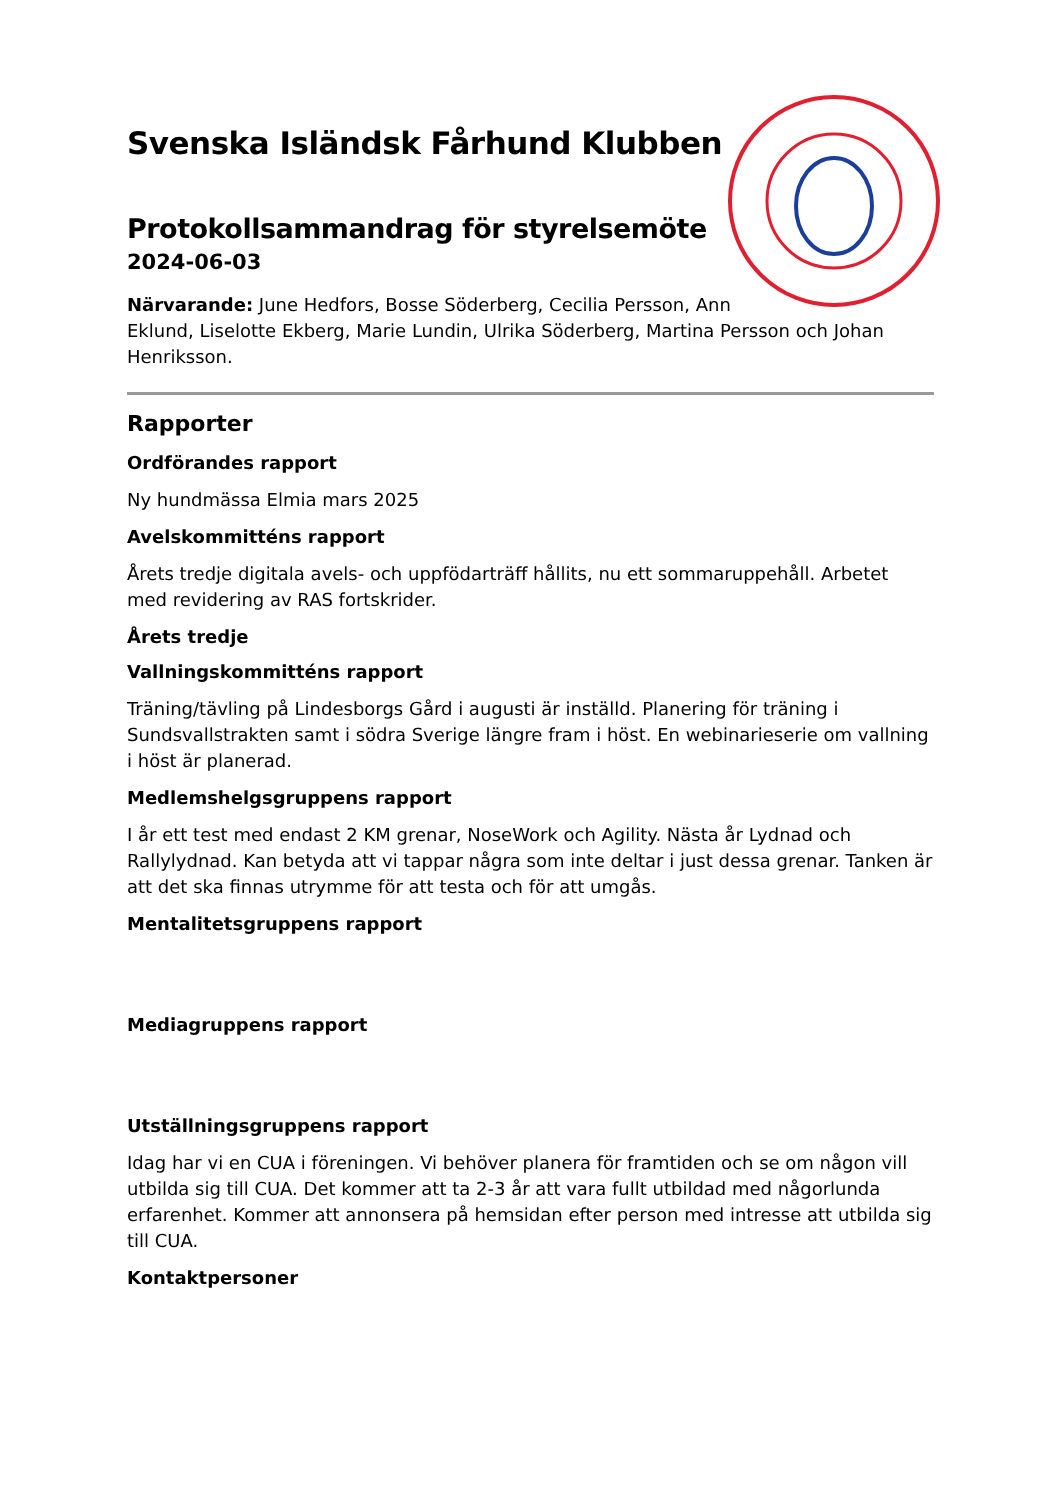Svenska Isländsk Fårhund Klubben
Protokollsammandrag för styrelsemöte
2024-06-03
Närvarande: June Hedfors, Bosse Söderberg, Cecilia Persson, Ann
Eklund, Liselotte Ekberg, Marie Lundin, Ulrika Söderberg, Martina Persson och Johan Henriksson.
Rapporter
Ordförandes rapport
Ny hundmässa Elmia mars 2025
Avelskommitténs rapport
Årets tredje digitala avels- och uppfödarträff hållits, nu ett sommaruppehåll. Arbetet med revidering av RAS fortskrider.
Årets tredje
Vallningskommitténs rapport
Träning/tävling på Lindesborgs Gård i augusti är inställd. Planering för träning i Sundsvallstrakten samt i södra Sverige längre fram i höst. En webinarieserie om vallning i höst är planerad.
Medlemshelgsgruppens rapport
I år ett test med endast 2 KM grenar, NoseWork och Agility. Nästa år Lydnad och Rallylydnad. Kan betyda att vi tappar några som inte deltar i just dessa grenar. Tanken är att det ska finnas utrymme för att testa och för att umgås.
Mentalitetsgruppens rapport
Mediagruppens rapport
Utställningsgruppens rapport
Idag har vi en CUA i föreningen. Vi behöver planera för framtiden och se om någon vill utbilda sig till CUA. Det kommer att ta 2-3 år att vara fullt utbildad med någorlunda erfarenhet. Kommer att annonsera på hemsidan efter person med intresse att utbilda sig till CUA.
Kontaktpersoner